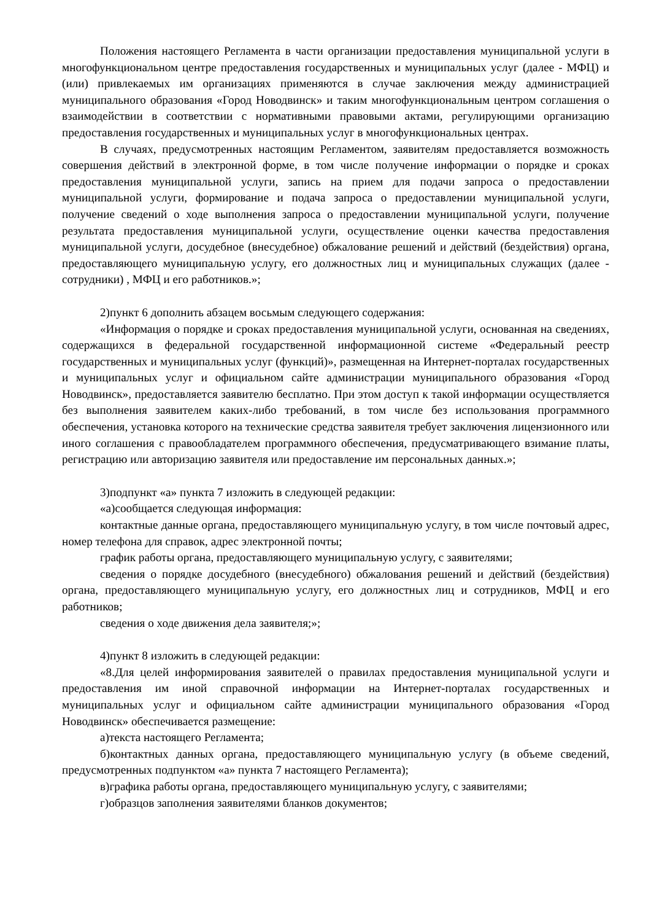Положения настоящего Регламента в части организации предоставления муниципальной услуги в многофункциональном центре предоставления государственных и муниципальных услуг (далее - МФЦ) и (или) привлекаемых им организациях применяются в случае заключения между администрацией муниципального образования «Город Новодвинск» и таким многофункциональным центром соглашения о взаимодействии в соответствии с нормативными правовыми актами, регулирующими организацию предоставления государственных и муниципальных услуг в многофункциональных центрах.
В случаях, предусмотренных настоящим Регламентом, заявителям предоставляется возможность совершения действий в электронной форме, в том числе получение информации о порядке и сроках предоставления муниципальной услуги, запись на прием для подачи запроса о предоставлении муниципальной услуги, формирование и подача запроса о предоставлении муниципальной услуги, получение сведений о ходе выполнения запроса о предоставлении муниципальной услуги, получение результата предоставления муниципальной услуги, осуществление оценки качества предоставления муниципальной услуги, досудебное (внесудебное) обжалование решений и действий (бездействия) органа, предоставляющего муниципальную услугу, его должностных лиц и муниципальных служащих (далее - сотрудники) , МФЦ и его работников.»;
2)пункт 6 дополнить абзацем восьмым следующего содержания:
«Информация о порядке и сроках предоставления муниципальной услуги, основанная на сведениях, содержащихся в федеральной государственной информационной системе «Федеральный реестр государственных и муниципальных услуг (функций)», размещенная на Интернет-порталах государственных и муниципальных услуг и официальном сайте администрации муниципального образования «Город Новодвинск», предоставляется заявителю бесплатно. При этом доступ к такой информации осуществляется без выполнения заявителем каких-либо требований, в том числе без использования программного обеспечения, установка которого на технические средства заявителя требует заключения лицензионного или иного соглашения с правообладателем программного обеспечения, предусматривающего взимание платы, регистрацию или авторизацию заявителя или предоставление им персональных данных.»;
3)подпункт «а» пункта 7 изложить в следующей редакции:
«а)сообщается следующая информация:
контактные данные органа, предоставляющего муниципальную услугу, в том числе почтовый адрес, номер телефона для справок, адрес электронной почты;
график работы органа, предоставляющего муниципальную услугу, с заявителями;
сведения о порядке досудебного (внесудебного) обжалования решений и действий (бездействия) органа, предоставляющего муниципальную услугу, его должностных лиц и сотрудников, МФЦ и его работников;
сведения о ходе движения дела заявителя;»;
4)пункт 8 изложить в следующей редакции:
«8.Для целей информирования заявителей о правилах предоставления муниципальной услуги и предоставления им иной справочной информации на Интернет-порталах государственных и муниципальных услуг и официальном сайте администрации муниципального образования «Город Новодвинск» обеспечивается размещение:
а)текста настоящего Регламента;
б)контактных данных органа, предоставляющего муниципальную услугу (в объеме сведений, предусмотренных подпунктом «а» пункта 7 настоящего Регламента);
в)графика работы органа, предоставляющего муниципальную услугу, с заявителями;
г)образцов заполнения заявителями бланков документов;